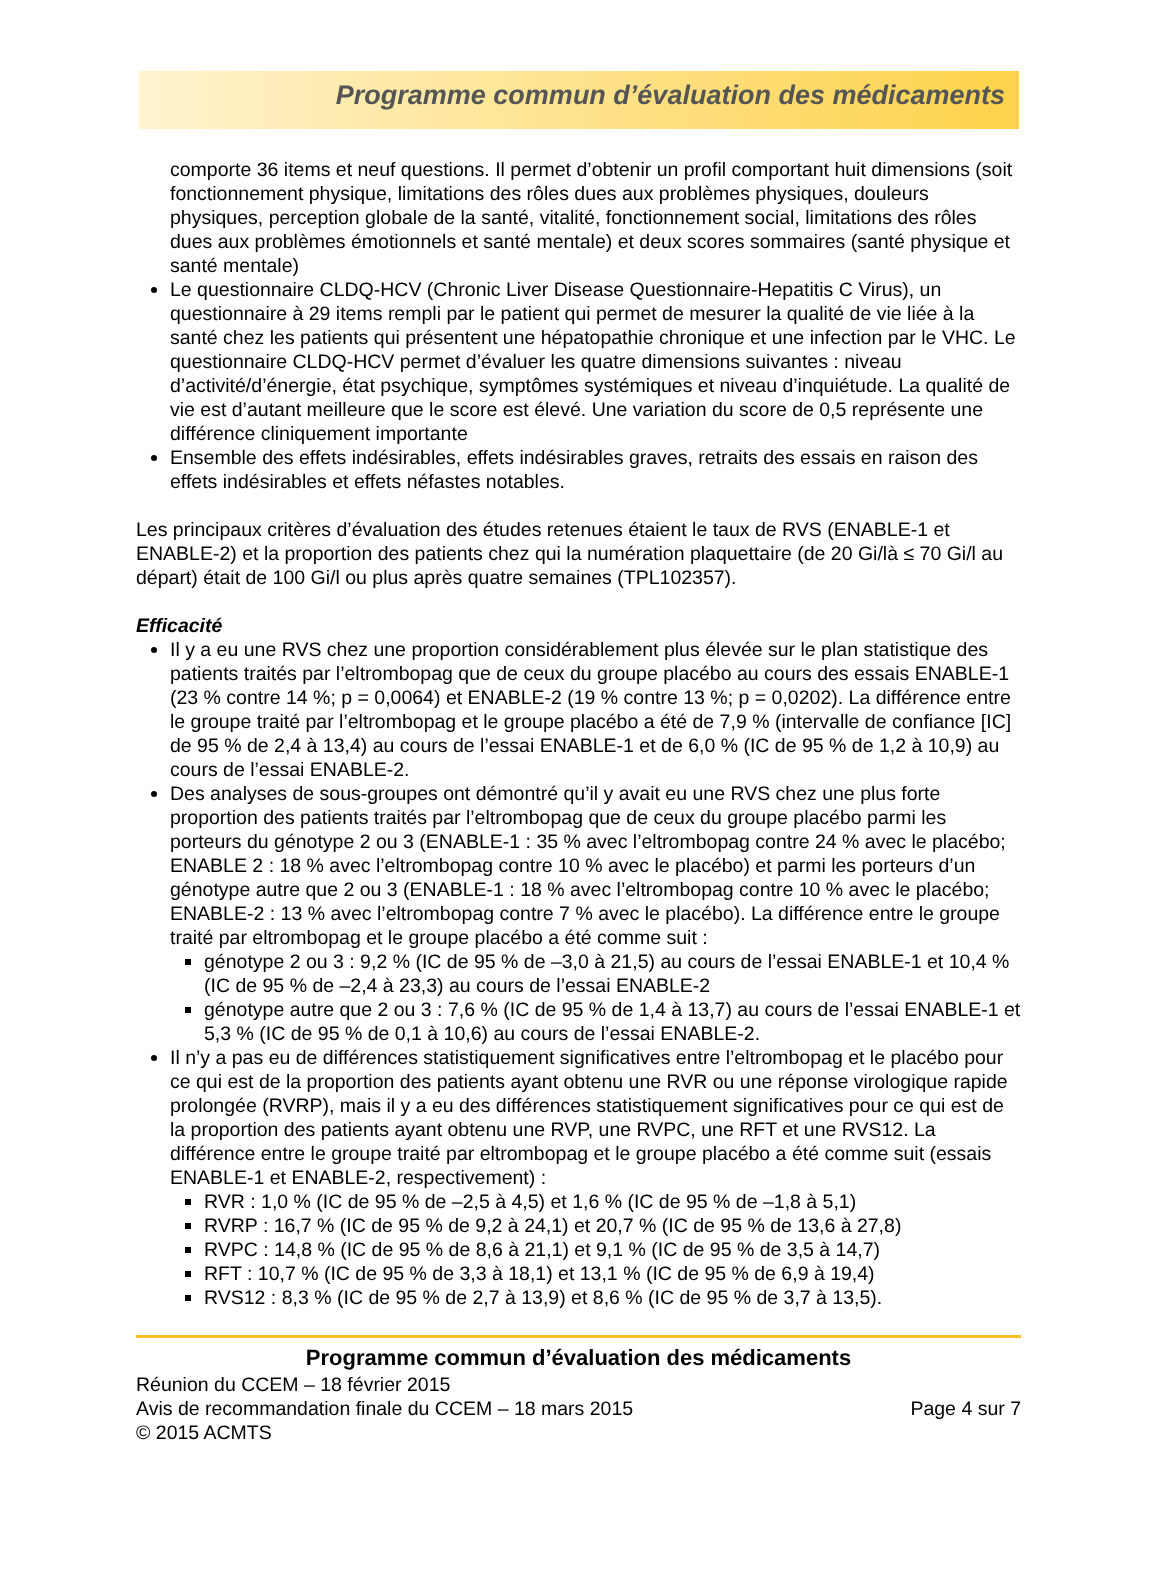Programme commun d’évaluation des médicaments
comporte 36 items et neuf questions. Il permet d’obtenir un profil comportant huit dimensions (soit fonctionnement physique, limitations des rôles dues aux problèmes physiques, douleurs physiques, perception globale de la santé, vitalité, fonctionnement social, limitations des rôles dues aux problèmes émotionnels et santé mentale) et deux scores sommaires (santé physique et santé mentale)
Le questionnaire CLDQ-HCV (Chronic Liver Disease Questionnaire-Hepatitis C Virus), un questionnaire à 29 items rempli par le patient qui permet de mesurer la qualité de vie liée à la santé chez les patients qui présentent une hépatopathie chronique et une infection par le VHC. Le questionnaire CLDQ-HCV permet d’évaluer les quatre dimensions suivantes : niveau d’activité/d’énergie, état psychique, symptômes systémiques et niveau d’inquiétude. La qualité de vie est d’autant meilleure que le score est élevé. Une variation du score de 0,5 représente une différence cliniquement importante
Ensemble des effets indésirables, effets indésirables graves, retraits des essais en raison des effets indésirables et effets néfastes notables.
Les principaux critères d’évaluation des études retenues étaient le taux de RVS (ENABLE-1 et ENABLE-2) et la proportion des patients chez qui la numération plaquettaire (de 20 Gi/là ≤ 70 Gi/l au départ) était de 100 Gi/l ou plus après quatre semaines (TPL102357).
Efficacité
Il y a eu une RVS chez une proportion considérablement plus élevée sur le plan statistique des patients traités par l’eltrombopag que de ceux du groupe placébo au cours des essais ENABLE-1 (23 % contre 14 %; p = 0,0064) et ENABLE-2 (19 % contre 13 %; p = 0,0202). La différence entre le groupe traité par l’eltrombopag et le groupe placébo a été de 7,9 % (intervalle de confiance [IC] de 95 % de 2,4 à 13,4) au cours de l’essai ENABLE-1 et de 6,0 % (IC de 95 % de 1,2 à 10,9) au cours de l’essai ENABLE-2.
Des analyses de sous-groupes ont démontré qu’il y avait eu une RVS chez une plus forte proportion des patients traités par l’eltrombopag que de ceux du groupe placébo parmi les porteurs du génotype 2 ou 3 (ENABLE-1 : 35 % avec l’eltrombopag contre 24 % avec le placébo; ENABLE 2 : 18 % avec l’eltrombopag contre 10 % avec le placébo) et parmi les porteurs d’un génotype autre que 2 ou 3 (ENABLE-1 : 18 % avec l’eltrombopag contre 10 % avec le placébo; ENABLE-2 : 13 % avec l’eltrombopag contre 7 % avec le placébo). La différence entre le groupe traité par eltrombopag et le groupe placébo a été comme suit :
génotype 2 ou 3 : 9,2 % (IC de 95 % de –3,0 à 21,5) au cours de l’essai ENABLE-1 et 10,4 % (IC de 95 % de –2,4 à 23,3) au cours de l’essai ENABLE-2
génotype autre que 2 ou 3 : 7,6 % (IC de 95 % de 1,4 à 13,7) au cours de l’essai ENABLE-1 et 5,3 % (IC de 95 % de 0,1 à 10,6) au cours de l’essai ENABLE-2.
Il n’y a pas eu de différences statistiquement significatives entre l’eltrombopag et le placébo pour ce qui est de la proportion des patients ayant obtenu une RVR ou une réponse virologique rapide prolongée (RVRP), mais il y a eu des différences statistiquement significatives pour ce qui est de la proportion des patients ayant obtenu une RVP, une RVPC, une RFT et une RVS12. La différence entre le groupe traité par eltrombopag et le groupe placébo a été comme suit (essais ENABLE-1 et ENABLE-2, respectivement) :
RVR : 1,0 % (IC de 95 % de –2,5 à 4,5) et 1,6 % (IC de 95 % de –1,8 à 5,1)
RVRP : 16,7 % (IC de 95 % de 9,2 à 24,1) et 20,7 % (IC de 95 % de 13,6 à 27,8)
RVPC : 14,8 % (IC de 95 % de 8,6 à 21,1) et 9,1 % (IC de 95 % de 3,5 à 14,7)
RFT : 10,7 % (IC de 95 % de 3,3 à 18,1) et 13,1 % (IC de 95 % de 6,9 à 19,4)
RVS12 : 8,3 % (IC de 95 % de 2,7 à 13,9) et 8,6 % (IC de 95 % de 3,7 à 13,5).
Programme commun d’évaluation des médicaments
Réunion du CCEM – 18 février 2015
Avis de recommandation finale du CCEM – 18 mars 2015 Page 4 sur 7
© 2015 ACMTS